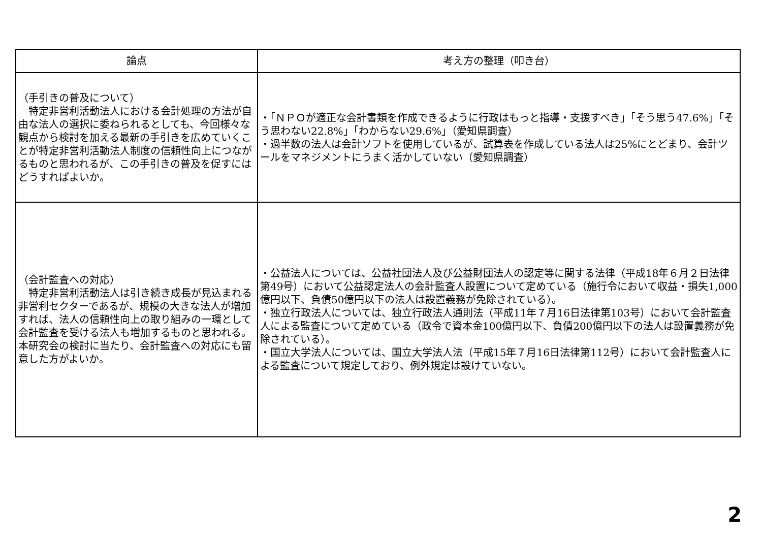| 論点 | 考え方の整理（叩き台） |
| --- | --- |
| （手引きの普及について） 特定非営利活動法人における会計処理の方法が自由な法人の選択に委ねられるとしても、今回様々な観点から検討を加える最新の手引きを広めていくことが特定非営利活動法人制度の信頼性向上につながるものと思われるが、この手引きの普及を促すにはどうすればよいか。 | ・「ＮＰＯが適正な会計書類を作成できるように行政はもっと指導・支援すべき」「そう思う47.6%」「そう思わない22.8%」「わからない29.6%」（愛知県調査） ・過半数の法人は会計ソフトを使用しているが、試算表を作成している法人は25%にとどまり、会計ツールをマネジメントにうまく活かしていない（愛知県調査） |
| （会計監査への対応） 特定非営利活動法人は引き続き成長が見込まれる非営利セクターであるが、規模の大きな法人が増加すれば、法人の信頼性向上の取り組みの一環として会計監査を受ける法人も増加するものと思われる。本研究会の検討に当たり、会計監査への対応にも留意した方がよいか。 | ・公益法人については、公益社団法人及び公益財団法人の認定等に関する法律（平成18年６月２日法律第49号）において公益認定法人の会計監査人設置について定めている（施行令において収益・損失1,000億円以下、負債50億円以下の法人は設置義務が免除されている）。 ・独立行政法人については、独立行政法人通則法（平成11年７月16日法律第103号）において会計監査人による監査について定めている（政令で資本金100億円以下、負債200億円以下の法人は設置義務が免除されている）。 ・国立大学法人については、国立大学法人法（平成15年７月16日法律第112号）において会計監査人による監査について規定しており、例外規定は設けていない。 |
2